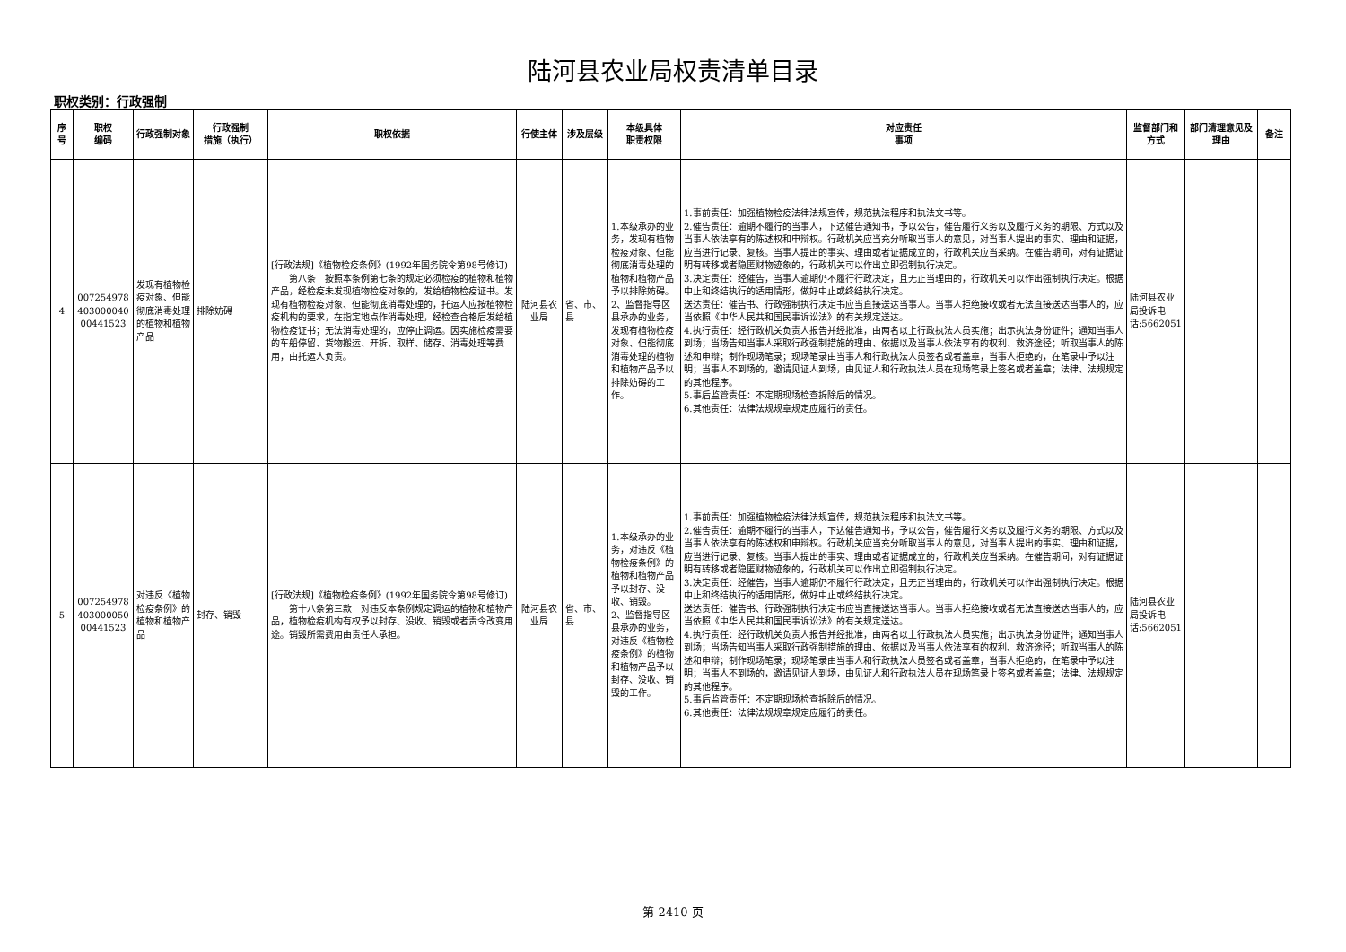陆河县农业局权责清单目录
职权类别：行政强制
| 序号 | 职权 编码 | 行政强制对象 | 行政强制 措施（执行） | 职权依据 | 行使主体 | 涉及层级 | 本级具体 职责权限 | 对应责任 事项 | 监督部门和方式 | 部门清理意见及理由 | 备注 |
| --- | --- | --- | --- | --- | --- | --- | --- | --- | --- | --- | --- |
| 4 | 007254978 403000040 00441523 | 发现有植物检疫对象、但能彻底消毒处理的植物和植物产品 | 排除妨碍 | [行政法规]《植物检疫条例》(1992年国务院令第98号修订) 第八条 按照本条例第七条的规定必须检疫的植物和植物产品，经检疫未发现植物检疫对象的，发给植物检疫证书。发现有植物检疫对象、但能彻底消毒处理的，托运人应按植物检疫机构的要求，在指定地点作消毒处理，经检查合格后发给植物检疫证书；无法消毒处理的，应停止调运。因实施检疫需要的车船停留、货物搬运、开拆、取样、储存、消毒处理等费用，由托运人负责。 | 陆河县农业局 | 省、市、县 | 1.本级承办的业务，发现有植物检疫对象、但能彻底消毒处理的植物和植物产品予以排除妨碍。 2、监督指导区县承办的业务，发现有植物检疫对象、但能彻底消毒处理的植物和植物产品予以排除妨碍的工作。 | 1.事前责任：加强植物检疫法律法规宣传，规范执法程序和执法文书等。 2.催告责任：逾期不履行的当事人，下达催告通知书，予以公告，催告履行义务以及履行义务的期限、方式以及当事人依法享有的陈述权和申辩权。行政机关应当充分听取当事人的意见，对当事人提出的事实、理由和证据，应当进行记录、复核。当事人提出的事实、理由或者证据成立的，行政机关应当采纳。在催告期间，对有证据证明有转移或者隐匿财物迹象的，行政机关可以作出立即强制执行决定。 3.决定责任：经催告，当事人逾期仍不履行行政决定，且无正当理由的，行政机关可以作出强制执行决定。根据中止和终结执行的适用情形，做好中止或终结执行决定。 送达责任：催告书、行政强制执行决定书应当直接送达当事人。当事人拒绝接收或者无法直接送达当事人的，应当依照《中华人民共和国民事诉讼法》的有关规定送达。 4.执行责任：经行政机关负责人报告并经批准，由两名以上行政执法人员实施；出示执法身份证件；通知当事人到场；当场告知当事人采取行政强制措施的理由、依据以及当事人依法享有的权利、救济途径；听取当事人的陈述和申辩；制作现场笔录；现场笔录由当事人和行政执法人员签名或者盖章，当事人拒绝的，在笔录中予以注明；当事人不到场的，邀请见证人到场，由见证人和行政执法人员在现场笔录上签名或者盖章；法律、法规规定的其他程序。 5.事后监管责任：不定期现场检查拆除后的情况。 6.其他责任：法律法规规章规定应履行的责任。 | 陆河县农业局投诉电话:5662051 | | |
| 5 | 007254978 403000050 00441523 | 对违反《植物检疫条例》的植物和植物产品 | 封存、销毁 | [行政法规]《植物检疫条例》(1992年国务院令第98号修订) 第十八条第三款 对违反本条例规定调运的植物和植物产品，植物检疫机构有权予以封存、没收、销毁或者责令改变用途。销毁所需费用由责任人承担。 | 陆河县农业局 | 省、市、县 | 1.本级承办的业务，对违反《植物检疫条例》的植物和植物产品予以封存、没收、销毁。 2、监督指导区县承办的业务，对违反《植物检疫条例》的植物和植物产品予以封存、没收、销毁的工作。 | 1.事前责任：加强植物检疫法律法规宣传，规范执法程序和执法文书等。 2.催告责任：逾期不履行的当事人，下达催告通知书，予以公告，催告履行义务以及履行义务的期限、方式以及当事人依法享有的陈述权和申辩权。行政机关应当充分听取当事人的意见，对当事人提出的事实、理由和证据，应当进行记录、复核。当事人提出的事实、理由或者证据成立的，行政机关应当采纳。在催告期间，对有证据证明有转移或者隐匿财物迹象的，行政机关可以作出立即强制执行决定。 3.决定责任：经催告，当事人逾期仍不履行行政决定，且无正当理由的，行政机关可以作出强制执行决定。根据中止和终结执行的适用情形，做好中止或终结执行决定。 送达责任：催告书、行政强制执行决定书应当直接送达当事人。当事人拒绝接收或者无法直接送达当事人的，应当依照《中华人民共和国民事诉讼法》的有关规定送达。 4.执行责任：经行政机关负责人报告并经批准，由两名以上行政执法人员实施；出示执法身份证件；通知当事人到场；当场告知当事人采取行政强制措施的理由、依据以及当事人依法享有的权利、救济途径；听取当事人的陈述和申辩；制作现场笔录；现场笔录由当事人和行政执法人员签名或者盖章，当事人拒绝的，在笔录中予以注明；当事人不到场的，邀请见证人到场，由见证人和行政执法人员在现场笔录上签名或者盖章；法律、法规规定的其他程序。 5.事后监管责任：不定期现场检查拆除后的情况。 6.其他责任：法律法规规章规定应履行的责任。 | 陆河县农业局投诉电话:5662051 | | |
第 2410 页